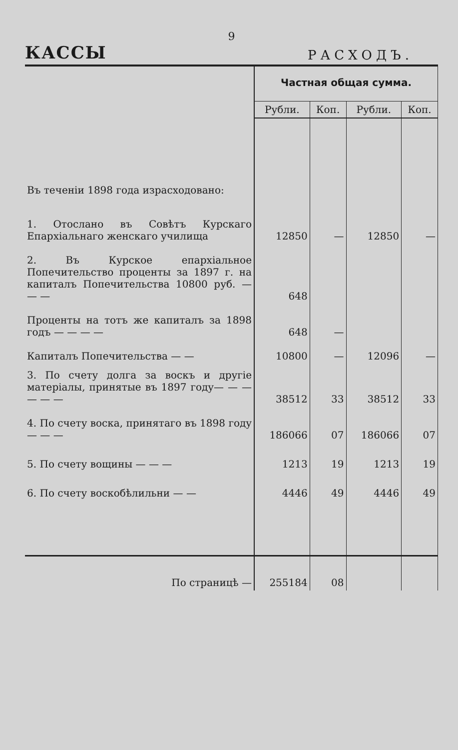9
КАССЫ РАСХОДЪ.
| | Частная общая сумма. | | | |
| | Рубли. | Коп. | Рубли. | Коп. |
| Въ теченіи 1898 года израсходовано: | | | | |
| 1. Отослано въ Совѣтъ Курскаго Епархіальнаго женскаго училища | 12850 | — | 12850 | — |
| 2. Въ Курское епархіальное Попечительство проценты за 1897 г. на капиталъ Попечительства 10800 руб. — — — | 648 | | | |
| Проценты на тотъ же капиталъ за 1898 годъ — — — — | 648 | — | | |
| Капиталъ Попечительства — — | 10800 | — | 12096 | — |
| 3. По счету долга за воскъ и другіе матеріалы, принятые въ 1897 году— — — — — — | 38512 | 33 | 38512 | 33 |
| 4. По счету воска, принятаго въ 1898 году — — — | 186066 | 07 | 186066 | 07 |
| 5. По счету вощины — — — | 1213 | 19 | 1213 | 19 |
| 6. По счету воскобѣлильни — — | 4446 | 49 | 4446 | 49 |
| По страницѣ — | 255184 | 08 | | |